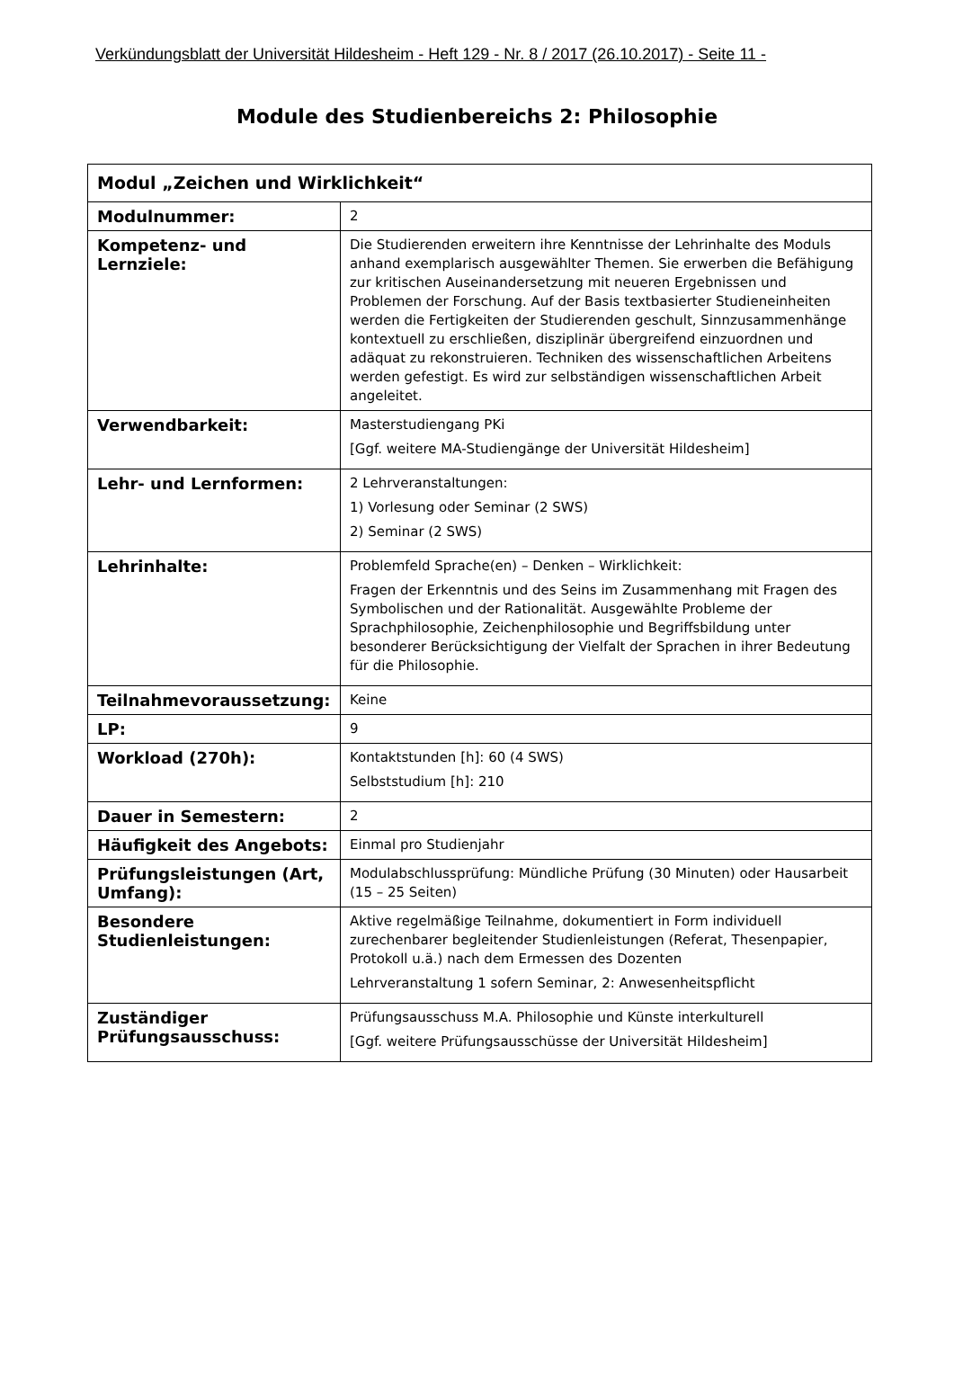Verkündungsblatt der Universität Hildesheim - Heft 129 - Nr. 8 / 2017 (26.10.2017) - Seite 11 -
Module des Studienbereichs 2: Philosophie
| Modul „Zeichen und Wirklichkeit“ | |
| --- | --- |
| Modulnummer: | 2 |
| Kompetenz- und Lernziele: | Die Studierenden erweitern ihre Kenntnisse der Lehrinhalte des Moduls anhand exemplarisch ausgewählter Themen. Sie erwerben die Befähigung zur kritischen Auseinandersetzung mit neueren Ergebnissen und Problemen der Forschung. Auf der Basis textbasierter Studieneinheiten werden die Fertigkeiten der Studierenden geschult, Sinnzusammenhänge kontextuell zu erschließen, disziplinär übergreifend einzuordnen und adäquat zu rekonstruieren. Techniken des wissenschaftlichen Arbeitens werden gefestigt. Es wird zur selbständigen wissenschaftlichen Arbeit angeleitet. |
| Verwendbarkeit: | Masterstudiengang PKi [Ggf. weitere MA-Studiengänge der Universität Hildesheim] |
| Lehr- und Lernformen: | 2 Lehrveranstaltungen: 1) Vorlesung oder Seminar (2 SWS) 2) Seminar (2 SWS) |
| Lehrinhalte: | Problemfeld Sprache(en) – Denken – Wirklichkeit: Fragen der Erkenntnis und des Seins im Zusammenhang mit Fragen des Symbolischen und der Rationalität. Ausgewählte Probleme der Sprachphilosophie, Zeichenphilosophie und Begriffsbildung unter besonderer Berücksichtigung der Vielfalt der Sprachen in ihrer Bedeutung für die Philosophie. |
| Teilnahmevoraussetzung: | Keine |
| LP: | 9 |
| Workload (270h): | Kontaktstunden [h]: 60 (4 SWS) Selbststudium [h]: 210 |
| Dauer in Semestern: | 2 |
| Häufigkeit des Angebots: | Einmal pro Studienjahr |
| Prüfungsleistungen (Art, Umfang): | Modulabschlussprüfung: Mündliche Prüfung (30 Minuten) oder Hausarbeit (15 – 25 Seiten) |
| Besondere Studienleistungen: | Aktive regelmäßige Teilnahme, dokumentiert in Form individuell zurechenbarer begleitender Studienleistungen (Referat, Thesenpapier, Protokoll u.ä.) nach dem Ermessen des Dozenten Lehrveranstaltung 1 sofern Seminar, 2: Anwesenheitspflicht |
| Zuständiger Prüfungsausschuss: | Prüfungsausschuss M.A. Philosophie und Künste interkulturell [Ggf. weitere Prüfungsausschüsse der Universität Hildesheim] |